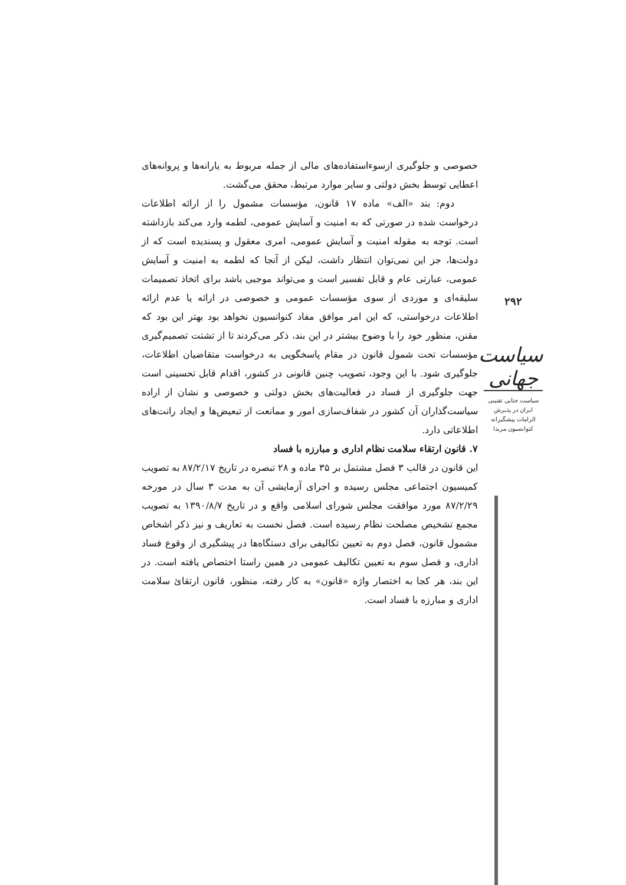خصوصی و جلوگیری ازسوءاستفاده‌های مالی از جمله مربوط به یارانه‌ها و پروانه‌های اعطایی توسط بخش دولتی و سایر موارد مرتبط، محقق می‌گشت.
دوم: بند «الف» ماده ۱۷ قانون، مؤسسات مشمول را از ارائه اطلاعات درخواست شده در صورتی که به امنیت و آسایش عمومی، لطمه وارد می‌کند بازداشته است. توجه به مقوله امنیت و آسایش عمومی، امری معقول و پسندیده است که از دولت‌ها، جز این نمی‌توان انتظار داشت، لیکن از آنجا که لطمه به امنیت و آسایش عمومی، عبارتی عام و قابل تفسیر است و می‌تواند موجبی باشد برای اتخاذ تصمیمات سلیقه‌ای و موردی از سوی مؤسسات عمومی و خصوصی در ارائه یا عدم ارائه اطلاعات درخواستی، که این امر موافق مفاد کنوانسیون نخواهد بود بهتر این بود که مقنن، منظور خود را با وضوح بیشتر در این بند، ذکر می‌کردند تا از تشتت تصمیم‌گیری مؤسسات تحت شمول قانون در مقام پاسخگویی به درخواست متقاضیان اطلاعات، جلوگیری شود. با این وجود، تصویب چنین قانونی در کشور، اقدام قابل تحسینی است جهت جلوگیری از فساد در فعالیت‌های بخش دولتی و خصوصی و نشان از اراده سیاست‌گذاران آن کشور در شفاف‌سازی امور و ممانعت از تبعیض‌ها و ایجاد رانت‌های اطلاعاتی دارد.
۷. قانون ارتقاء سلامت نظام اداری و مبارزه با فساد
این قانون در قالب ۳ فصل مشتمل بر ۳۵ ماده و ۲۸ تبصره در تاریخ ۸۷/۲/۱۷ به تصویب کمیسیون اجتماعی مجلس رسیده و اجرای آزمایشی آن به مدت ۳ سال در مورخه ۸۷/۲/۲۹ مورد موافقت مجلس شورای اسلامی واقع و در تاریخ ۱۳۹۰/۸/۷ به تصویب مجمع تشخیص مصلحت نظام رسیده است. فصل نخست به تعاریف و نیز ذکر اشخاص مشمول قانون، فصل دوم به تعیین تکالیفی برای دستگاه‌ها در پیشگیری از وقوع فساد اداری، و فصل سوم به تعیین تکالیف عمومی در همین راستا اختصاص یافته است. در این بند، هر کجا به اختصار واژه «قانون» به کار رفته، منظور، قانون ارتقائ سلامت اداری و مبارزه با فساد است.
۲۹۲
سیاست جهانی
سیاست جنایی تقنینی
ایران در پذیرش
الزامات پیشگیرانه
کنوانسیون مریدا